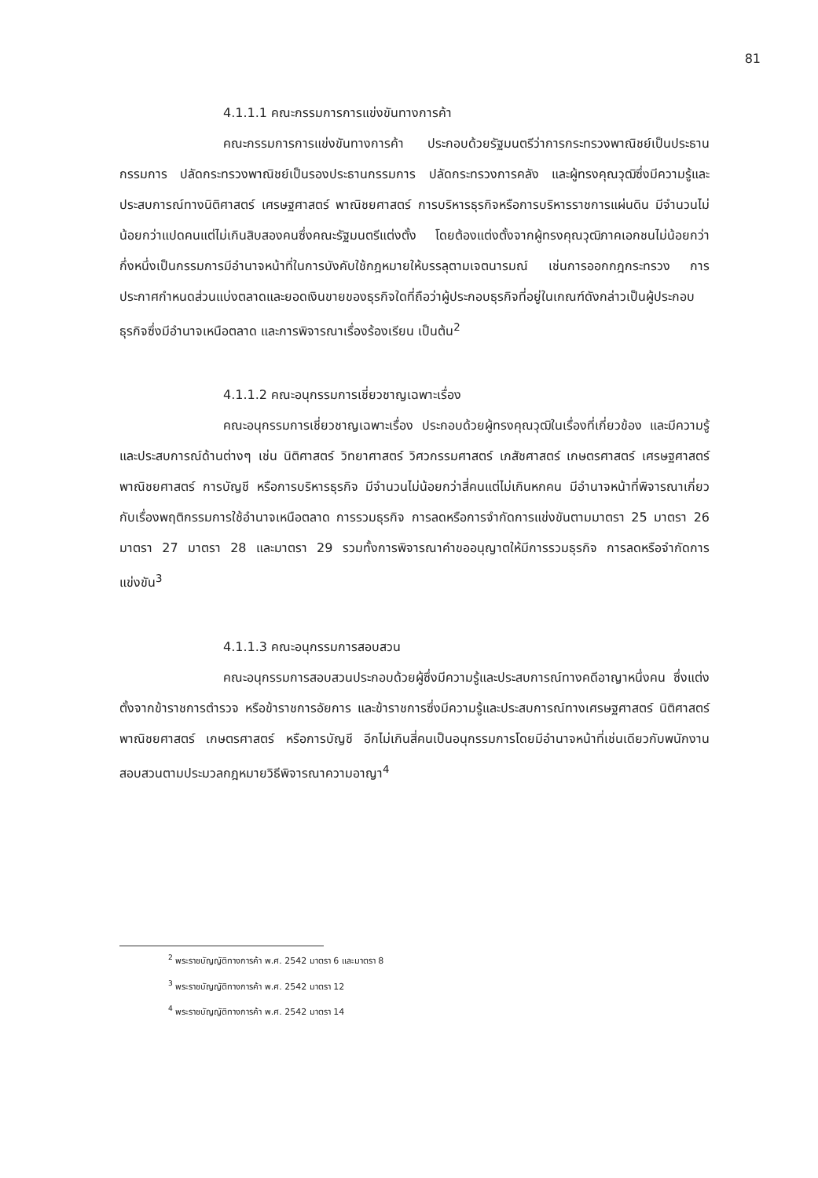81
4.1.1.1 คณะกรรมการการแข่งขันทางการค้า
คณะกรรมการการแข่งขันทางการค้า ประกอบด้วยรัฐมนตรีว่าการกระทรวงพาณิชย์เป็นประธานกรรมการ ปลัดกระทรวงพาณิชย์เป็นรองประธานกรรมการ ปลัดกระทรวงการคลัง และผู้ทรงคุณวุฒิซึ่งมีความรู้และประสบการณ์ทางนิติศาสตร์ เศรษฐศาสตร์ พาณิชยศาสตร์ การบริหารธุรกิจหรือการบริหารราชการแผ่นดิน มีจำนวนไม่น้อยกว่าแปดคนแต่ไม่เกินสิบสองคนซึ่งคณะรัฐมนตรีแต่งตั้ง โดยต้องแต่งตั้งจากผู้ทรงคุณวุฒิภาคเอกชนไม่น้อยกว่ากึ่งหนึ่งเป็นกรรมการมีอำนาจหน้าที่ในการบังคับใช้กฎหมายให้บรรลุตามเจตนารมณ์ เช่นการออกกฎกระทรวง การประกาศกำหนดส่วนแบ่งตลาดและยอดเงินขายของธุรกิจใดที่ถือว่าผู้ประกอบธุรกิจที่อยู่ในเกณฑ์ดังกล่าวเป็นผู้ประกอบธุรกิจซึ่งมีอำนาจเหนือตลาด และการพิจารณาเรื่องร้องเรียน เป็นต้น<sup>2</sup>
4.1.1.2 คณะอนุกรรมการเชี่ยวชาญเฉพาะเรื่อง
คณะอนุกรรมการเชี่ยวชาญเฉพาะเรื่อง ประกอบด้วยผู้ทรงคุณวุฒิในเรื่องที่เกี่ยวข้อง และมีความรู้และประสบการณ์ด้านต่างๆ เช่น นิติศาสตร์ วิทยาศาสตร์ วิศวกรรมศาสตร์ เภสัชศาสตร์ เกษตรศาสตร์ เศรษฐศาสตร์ พาณิชยศาสตร์ การบัญชี หรือการบริหารธุรกิจ มีจำนวนไม่น้อยกว่าสี่คนแต่ไม่เกินหกคน มีอำนาจหน้าที่พิจารณาเกี่ยวกับเรื่องพฤติกรรมการใช้อำนาจเหนือตลาด การรวมธุรกิจ การลดหรือการจำกัดการแข่งขันตามมาตรา 25 มาตรา 26 มาตรา 27 มาตรา 28 และมาตรา 29 รวมทั้งการพิจารณาคำขออนุญาตให้มีการรวมธุรกิจ การลดหรือจำกัดการแข่งขัน<sup>3</sup>
4.1.1.3 คณะอนุกรรมการสอบสวน
คณะอนุกรรมการสอบสวนประกอบด้วยผู้ซึ่งมีความรู้และประสบการณ์ทางคดีอาญาหนึ่งคน ซึ่งแต่งตั้งจากข้าราชการตำรวจ หรือข้าราชการอัยการ และข้าราชการซึ่งมีความรู้และประสบการณ์ทางเศรษฐศาสตร์ นิติศาสตร์ พาณิชยศาสตร์ เกษตรศาสตร์ หรือการบัญชี อีกไม่เกินสี่คนเป็นอนุกรรมการโดยมีอำนาจหน้าที่เช่นเดียวกับพนักงานสอบสวนตามประมวลกฎหมายวิธีพิจารณาความอาญา<sup>4</sup>
<sup>2</sup> พระราชบัญญัติทางการค้า พ.ศ. 2542 มาตรา 6 และมาตรา 8
<sup>3</sup> พระราชบัญญัติทางการค้า พ.ศ. 2542 มาตรา 12
<sup>4</sup> พระราชบัญญัติทางการค้า พ.ศ. 2542 มาตรา 14